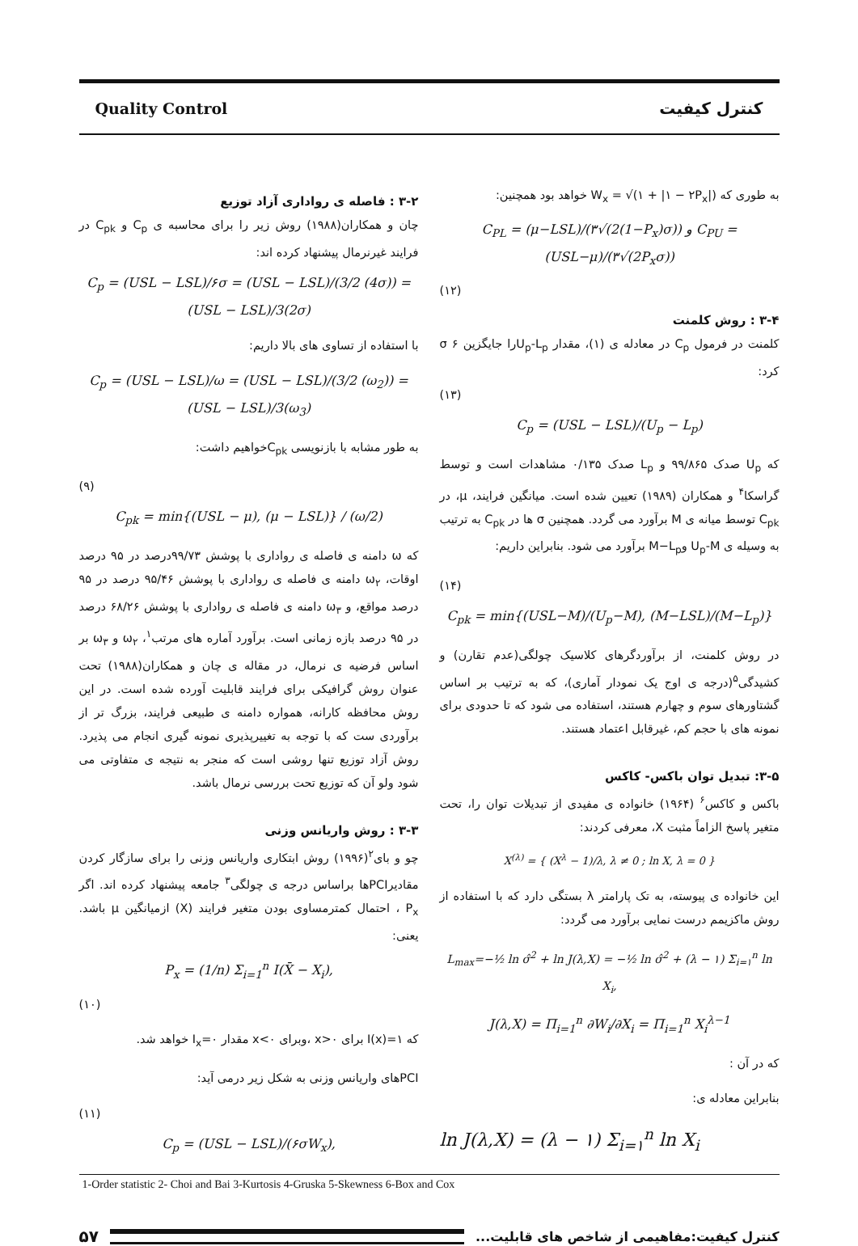Quality Control کنترل کیفیت
۳-۲ : فاصله ی رواداری آزاد توزیع
چان و همکاران(۱۹۸۸) روش زیر را برای محاسبه ی C<sub>p</sub> و C<sub>pk</sub> در فرایند غیرنرمال پیشنهاد کرده اند:
C<sub>p</sub> = (USL − LSL)/۶σ = (USL − LSL)/(3/2 (4σ)) = (USL − LSL)/3(2σ)
با استفاده از تساوی های بالا داریم:
C<sub>p</sub> = (USL − LSL)/ω = (USL − LSL)/(3/2 (ω<sub>2</sub>)) = (USL − LSL)/3(ω<sub>3</sub>)
به طور مشابه با بازنویسی C<sub>pk</sub>خواهیم داشت:
(۹)
C<sub>pk</sub> = min{(USL − μ), (μ − LSL)} / (ω/2)
که ω دامنه ی فاصله ی رواداری با پوشش ۹۹/۷۳درصد در ۹۵ درصد اوقات، ω<sub>۲</sub> دامنه ی فاصله ی رواداری با پوشش ۹۵/۴۶ درصد در ۹۵ درصد مواقع، و ω<sub>۳</sub> دامنه ی فاصله ی رواداری با پوشش ۶۸/۲۶ درصد در ۹۵ درصد بازه زمانی است. برآورد آماره های مرتب<sup>۱</sup>، ω<sub>۲</sub> و ω<sub>۳</sub> بر اساس فرضیه ی نرمال، در مقاله ی چان و همکاران(۱۹۸۸) تحت عنوان روش گرافیکی برای فرایند قابلیت آورده شده است. در این روش محافظه کارانه، همواره دامنه ی طبیعی فرایند، بزرگ تر از برآوردی ست که با توجه به تغییرپذیری نمونه گیری انجام می پذیرد. روش آزاد توزیع تنها روشی است که منجر به نتیجه ی متفاوتی می شود ولو آن که توزیع تحت بررسی نرمال باشد.
۳-۳ : روش واریانس وزنی
چو و بای<sup>۲</sup>(۱۹۹۶) روش ابتکاری واریانس وزنی را برای سازگار کردن مقادیرPCIها براساس درجه ی چولگی<sup>۳</sup> جامعه پیشنهاد کرده اند. اگر P<sub>x</sub> ، احتمال کمترمساوی بودن متغیر فرایند (X) ازمیانگین μ باشد. یعنی:
P<sub>x</sub> = (1/n) Σ<sub>i=1</sub><sup>n</sup> I(X̄ − X<sub>i</sub>),
(۱۰)
که I(x)=۱ برای x>۰ ،وبرای x<۰ مقدار I<sub>x</sub>=۰ خواهد شد.
PCIهای واریانس وزنی به شکل زیر درمی آید:
(۱۱)
C<sub>p</sub> = (USL − LSL)/(۶σW<sub>x</sub>),
به طوری که W<sub>x</sub> = √(۱ + |۱ − ۲P<sub>x</sub>|) خواهد بود همچنین:
C<sub>PL</sub> = (μ−LSL)/(۳√(2(1−P<sub>x</sub>)σ)) و C<sub>PU</sub> = (USL−μ)/(۳√(2P<sub>x</sub>σ))
(۱۲)
۳-۴ : روش کلمنت
کلمنت در فرمول C<sub>p</sub> در معادله ی (۱)، مقدار U<sub>p</sub>-L<sub>p</sub>را جایگزین ۶ σ کرد:
(۱۳)
C<sub>p</sub> = (USL − LSL)/(U<sub>p</sub> − L<sub>p</sub>)
که U<sub>p</sub> صدک ۹۹/۸۶۵ و L<sub>p</sub> صدک ۰/۱۳۵ مشاهدات است و توسط گراسکا<sup>۴</sup> و همکاران (۱۹۸۹) تعیین شده است. میانگین فرایند، μ، در C<sub>pk</sub> توسط میانه ی M برآورد می گردد. همچنین σ ها در C<sub>pk</sub> به ترتیب به وسیله ی U<sub>p</sub>-M وM−L<sub>p</sub> برآورد می شود. بنابراین داریم:
(۱۴)
C<sub>pk</sub> = min{(USL−M)/(U<sub>p</sub>−M), (M−LSL)/(M−L<sub>p</sub>)}
در روش کلمنت، از برآوردگرهای کلاسیک چولگی(عدم تقارن) و کشیدگی<sup>۵</sup>(درجه ی اوج یک نمودار آماری)، که به ترتیب بر اساس گشتاورهای سوم و چهارم هستند، استفاده می شود که تا حدودی برای نمونه های با حجم کم، غیرقابل اعتماد هستند.
۳-۵: تبدیل توان باکس- کاکس
باکس و کاکس<sup>۶</sup> (۱۹۶۴) خانواده ی مفیدی از تبدیلات توان را، تحت متغیر پاسخ الزاماً مثبت X، معرفی کردند:
X<sup>(λ)</sup> = { (X<sup>λ</sup> − 1)/λ, λ ≠ 0 ; ln X, λ = 0 }
این خانواده ی پیوسته، به تک پارامتر λ بستگی دارد که با استفاده از روش ماکزیمم درست نمایی برآورد می گردد:
L<sub>max</sub>=−½ ln σ̂<sup>2</sup> + ln J(λ,X) = −½ ln σ̂<sup>2</sup> + (λ − ۱) Σ<sub>i=۱</sub><sup>n</sup> ln X<sub>i</sub>,
J(λ,X) = Π<sub>i=1</sub><sup>n</sup> ∂W<sub>i</sub>/∂X<sub>i</sub> = Π<sub>i=1</sub><sup>n</sup> X<sub>i</sub><sup>λ−1</sup>
که در آن :
بنابراین معادله ی:
ln J(λ,X) = (λ − ۱) Σ<sub>i=۱</sub><sup>n</sup> ln X<sub>i</sub>
1-Order statistic 2- Choi and Bai 3-Kurtosis 4-Gruska 5-Skewness 6-Box and Cox
۵۷
کنترل کیفیت:مفاهیمی از شاخص های قابلیت...